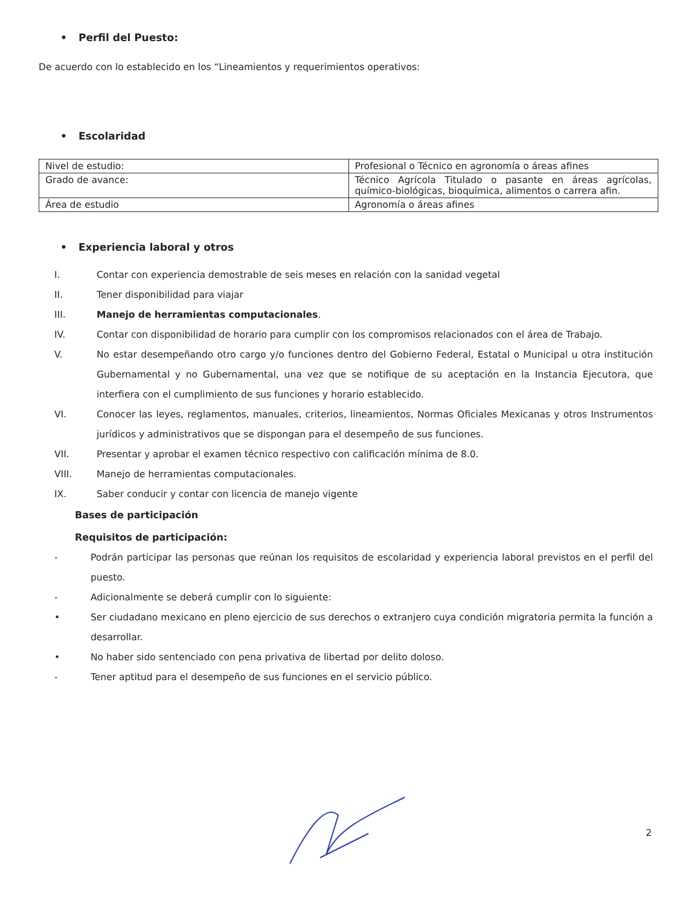• Perfil del Puesto:
De acuerdo con lo establecido en los “Lineamientos y requerimientos operativos:
• Escolaridad
| Nivel de estudio: | Profesional o Técnico en agronomía o áreas afines |
| Grado de avance: | Técnico Agrícola Titulado o pasante en áreas agrícolas, químico-biológicas, bioquímica, alimentos o carrera afin. |
| Área de estudio | Agronomía o áreas afines |
• Experiencia laboral y otros
I. Contar con experiencia demostrable de seis meses en relación con la sanidad vegetal
II. Tener disponibilidad para viajar
III. Manejo de herramientas computacionales.
IV. Contar con disponibilidad de horario para cumplir con los compromisos relacionados con el área de Trabajo.
V. No estar desempeñando otro cargo y/o funciones dentro del Gobierno Federal, Estatal o Municipal u otra institución Gubernamental y no Gubernamental, una vez que se notifique de su aceptación en la Instancia Ejecutora, que interfiera con el cumplimiento de sus funciones y horario establecido.
VI. Conocer las leyes, reglamentos, manuales, criterios, lineamientos, Normas Oficiales Mexicanas y otros Instrumentos jurídicos y administrativos que se dispongan para el desempeño de sus funciones.
VII. Presentar y aprobar el examen técnico respectivo con calificación mínima de 8.0.
VIII. Manejo de herramientas computacionales.
IX. Saber conducir y contar con licencia de manejo vigente
Bases de participación
Requisitos de participación:
- Podrán participar las personas que reúnan los requisitos de escolaridad y experiencia laboral previstos en el perfil del puesto.
- Adicionalmente se deberá cumplir con lo siguiente:
• Ser ciudadano mexicano en pleno ejercicio de sus derechos o extranjero cuya condición migratoria permita la función a desarrollar.
• No haber sido sentenciado con pena privativa de libertad por delito doloso.
- Tener aptitud para el desempeño de sus funciones en el servicio público.
2